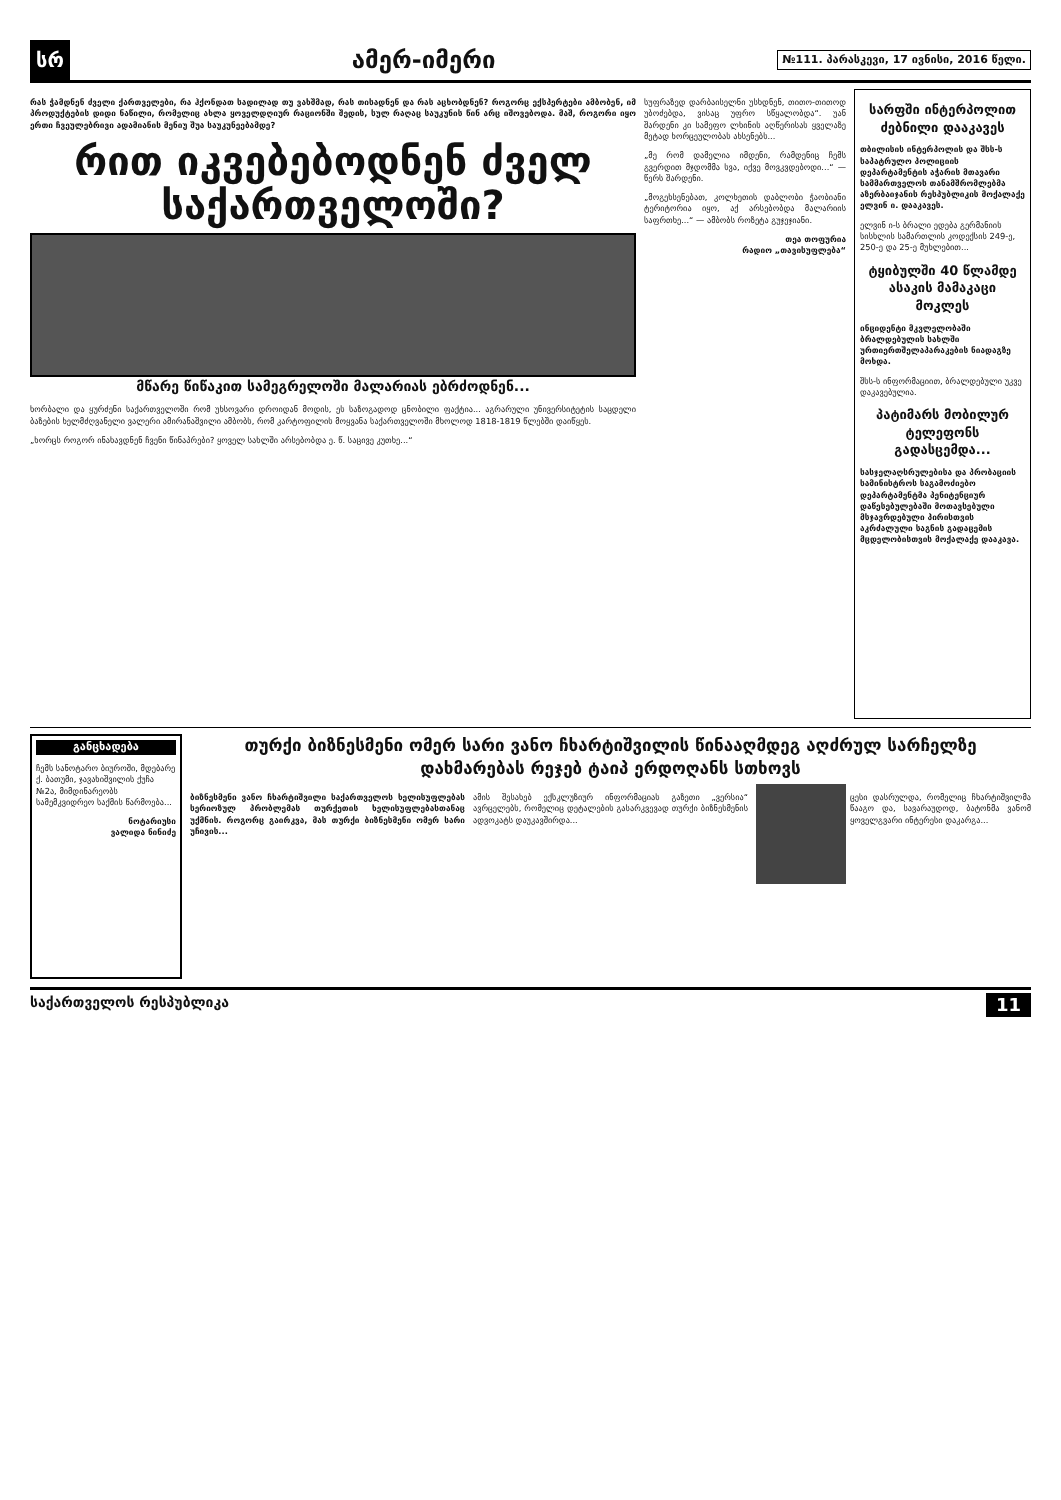სრ
ამერ-იმერი
№111. პარასკევი, 17 ივნისი, 2016 წელი.
რას ჭამდნენ ძველი ქართველები, რა ჰქონდათ სადილად თუ ვახშმად, რას თისადნენ და რას აცხობდნენ? როგორც ექსპერტები ამბობენ, იმ პროდუქტების დიდი ნაწილი, რომელიც ახლა ყოველდღიურ რაციონში შედის, სულ რაღაც საუკუნის წინ არც იშოვებოდა. მაშ, როგორი იყო ერთი ჩვეულებრივი ადამიანის მენიუ შუა საუკუნეებამდე?
რით იკვებებოდნენ ძველ საქართველოში?
მწარე წიწაკით სამეგრელოში მალარიას ებრძოდნენ...
ხორბალი და ყურძენი საქართველოში რომ უხსოვარი დროიდან მოდის, ეს საზოგადოდ ცნობილი ფაქტია... აგრარული უნივერსიტეტის საცდელი ბაზების ხელმძღვანელი ვალერი ამირანაშვილი ამბობს, რომ კარტოფილის მოყვანა საქართველოში მხოლოდ 1818-1819 წლებში დაიწყეს.
„ხორცს როგორ ინახავდნენ ჩვენი წინაპრები? ყოველ სახლში არსებობდა ე. წ. საცივე კუთხე...“
სუფრაზედ დარბაისელნი უსხდნენ, თითო-თითოდ უბოძებდა, ვისაც უფრო სწყალობდა“. უან შარდენი კი სამეფო ლხინის აღწერისას ყველაზე მეტად ხორცეულობას ახსენებს...
„მე რომ დამელია იმდენი, რამდენიც ჩემს გვერდით მჯდომმა სვა, იქვე მოვკვდებოდი...“ — წერს შარდენი.
„მოგეხსენებათ, კოლხეთის დაბლობი ჭაობიანი ტერიტორია იყო, აქ არსებობდა მალარიის საფრთხე...“ — ამბობს როზეტა გუჯეჯიანი.
თეა თოფურია
რადიო „თავისუფლება“
სარფში ინტერპოლით ძებნილი დააკავეს
თბილისის ინტერპოლის და შსს-ს საპატრულო პოლიციის დეპარტამენტის აჭარის მთავარი სამმართველოს თანამშრომლებმა აზერბაიჯანის რესპუბლიკის მოქალაქე ელვინ ი. დააკავეს.
ელვინ ი-ს ბრალი ედება გერმანიის სისხლის სამართლის კოდექსის 249-ე, 250-ე და 25-ე მუხლებით...
ტყიბულში 40 წლამდე ასაკის მამაკაცი მოკლეს
ინციდენტი მკვლელობაში ბრალდებულის სახლში ურთიერთშელაპარაკების ნიადაგზე მოხდა.
შსს-ს ინფორმაციით, ბრალდებული უკვე დაკავებულია.
პატიმარს მობილურ ტელეფონს გადასცემდა...
სასჯელაღსრულებისა და პრობაციის სამინისტროს საგამოძიებო დეპარტამენტმა პენიტენციურ დაწესებულებაში მოთავსებული მსჯავრდებული პირისთვის აკრძალული საგნის გადაცემის მცდელობისთვის მოქალაქე დააკავა.
განცხადება
ჩემს სანოტარო ბიუროში, მდებარე ქ. ბათუმი, ჯავახიშვილის ქუჩა №2ა, მიმდინარეობს სამემკვიდრეო საქმის წარმოება...
ნოტარიუსი
ვალიდა ნინიძე
თურქი ბიზნესმენი ომერ სარი ვანო ჩხარტიშვილის წინააღმდეგ აღძრულ სარჩელზე დახმარებას რეჯებ ტაიპ ერდოღანს სთხოვს
ბიზნესმენი ვანო ჩხარტიშვილი საქართველოს ხელისუფლებას სერიოზულ პრობლემას თურქეთის ხელისუფლებასთანაც უქმნის. როგორც გაირკვა, მას თურქი ბიზნესმენი ომერ სარი უჩივის...
ამის შესახებ ექსკლუზიურ ინფორმაციას გაზეთი „ვერსია“ ავრცელებს, რომელიც დეტალების გასარკვევად თურქი ბიზნესმენის ადვოკატს დაუკავშირდა...
ცესი დასრულდა, რომელიც ჩხარტიშვილმა წააგო და, სავარაუდოდ, ბატონმა ვანომ ყოველგვარი ინტერესი დაკარგა...
საქართველოს რესპუბლიკა 11